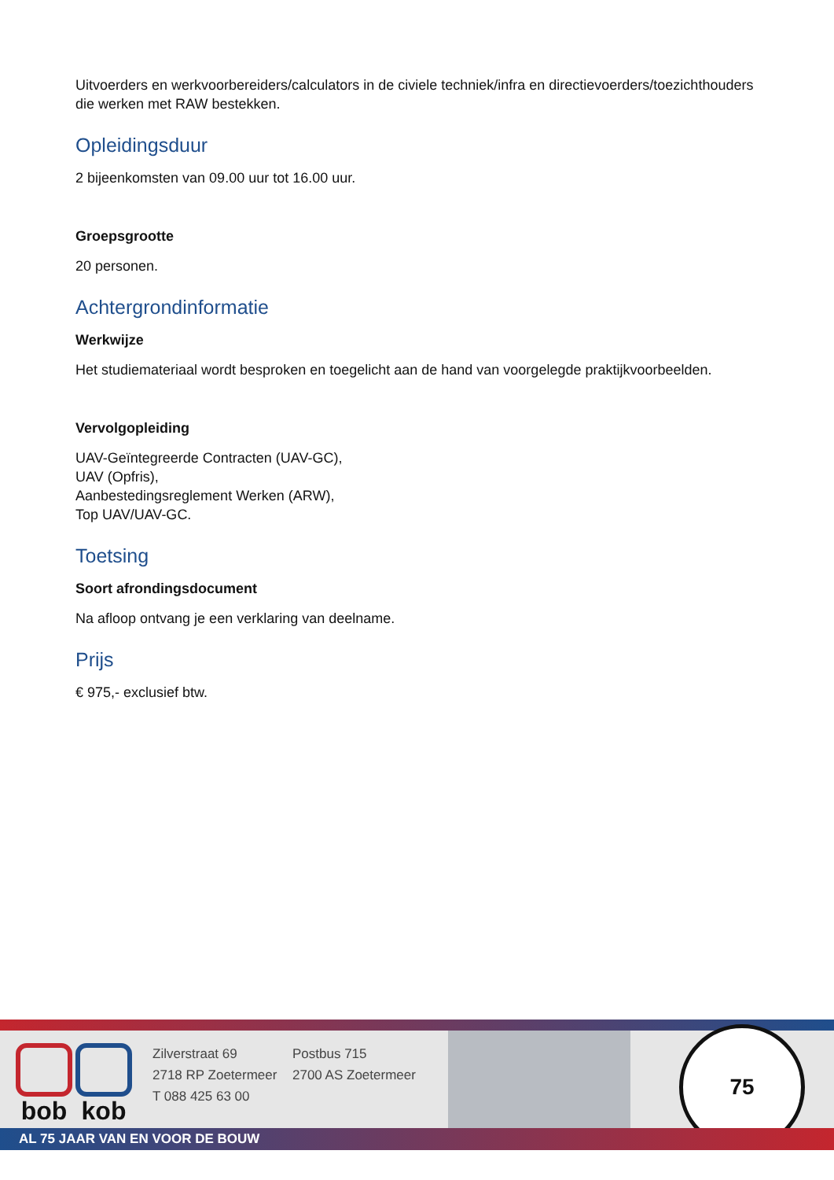Uitvoerders en werkvoorbereiders/calculators in de civiele techniek/infra en directievoerders/toezichthouders die werken met RAW bestekken.
Opleidingsduur
2 bijeenkomsten van 09.00 uur tot 16.00 uur.
Groepsgrootte
20 personen.
Achtergrondinformatie
Werkwijze
Het studiemateriaal wordt besproken en toegelicht aan de hand van voorgelegde praktijkvoorbeelden.
Vervolgopleiding
UAV-Geïntegreerde Contracten (UAV-GC),
UAV (Opfris),
Aanbestedingsreglement Werken (ARW),
Top UAV/UAV-GC.
Toetsing
Soort afrondingsdocument
Na afloop ontvang je een verklaring van deelname.
Prijs
€ 975,- exclusief btw.
bob kob
Zilverstraat 69
2718 RP Zoetermeer
T 088 425 63 00
Postbus 715
2700 AS Zoetermeer
75
AL 75 JAAR VAN EN VOOR DE BOUW